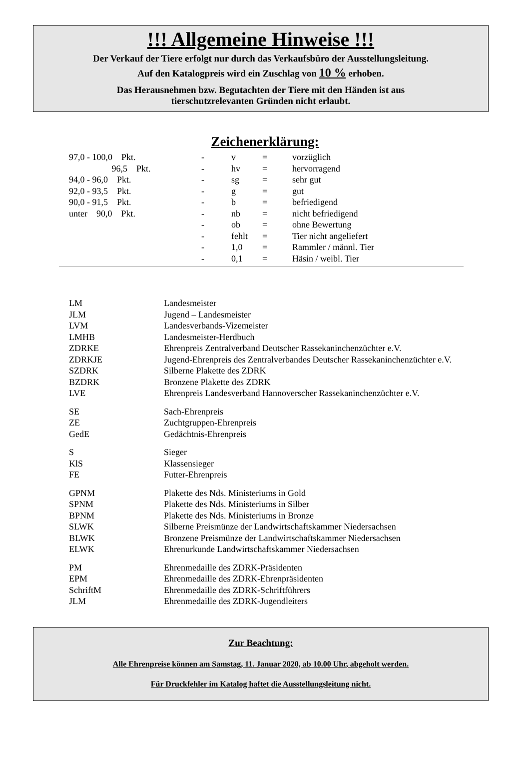!!! Allgemeine Hinweise !!!
Der Verkauf der Tiere erfolgt nur durch das Verkaufsbüro der Ausstellungsleitung.
Auf den Katalogpreis wird ein Zuschlag von 10 % erhoben.
Das Herausnehmen bzw. Begutachten der Tiere mit den Händen ist aus
tierschutzrelevanten Gründen nicht erlaubt.
Zeichenerklärung:
| 97,0 - 100,0 Pkt. | - | v | = | vorzüglich |
| 96,5 Pkt. | - | hv | = | hervorragend |
| 94,0 - 96,0 Pkt. | - | sg | = | sehr gut |
| 92,0 - 93,5 Pkt. | - | g | = | gut |
| 90,0 - 91,5 Pkt. | - | b | = | befriedigend |
| unter 90,0 Pkt. | - | nb | = | nicht befriedigend |
| | - | ob | = | ohne Bewertung |
| | - | fehlt | = | Tier nicht angeliefert |
| | - | 1,0 | = | Rammler / männl. Tier |
| | - | 0,1 | = | Häsin / weibl. Tier |
| LM | Landesmeister |
| JLM | Jugend – Landesmeister |
| LVM | Landesverbands-Vizemeister |
| LMHB | Landesmeister-Herdbuch |
| ZDRKE | Ehrenpreis Zentralverband Deutscher Rassekaninchenzüchter e.V. |
| ZDRKJE | Jugend-Ehrenpreis des Zentralverbandes Deutscher Rassekaninchenzüchter e.V. |
| SZDRK | Silberne Plakette des ZDRK |
| BZDRK | Bronzene Plakette des ZDRK |
| LVE | Ehrenpreis Landesverband Hannoverscher Rassekaninchenzüchter e.V. |
| SE | Sach-Ehrenpreis |
| ZE | Zuchtgruppen-Ehrenpreis |
| GedE | Gedächtnis-Ehrenpreis |
| S | Sieger |
| KlS | Klassensieger |
| FE | Futter-Ehrenpreis |
| GPNM | Plakette des Nds. Ministeriums in Gold |
| SPNM | Plakette des Nds. Ministeriums in Silber |
| BPNM | Plakette des Nds. Ministeriums in Bronze |
| SLWK | Silberne Preismünze der Landwirtschaftskammer Niedersachsen |
| BLWK | Bronzene Preismünze der Landwirtschaftskammer Niedersachsen |
| ELWK | Ehrenurkunde Landwirtschaftskammer Niedersachsen |
| PM | Ehrenmedaille des ZDRK-Präsidenten |
| EPM | Ehrenmedaille des ZDRK-Ehrenpräsidenten |
| SchriftM | Ehrenmedaille des ZDRK-Schriftführers |
| JLM | Ehrenmedaille des ZDRK-Jugendleiters |
Zur Beachtung:
Alle Ehrenpreise können am Samstag, 11. Januar 2020, ab 10.00 Uhr, abgeholt werden.
Für Druckfehler im Katalog haftet die Ausstellungsleitung nicht.